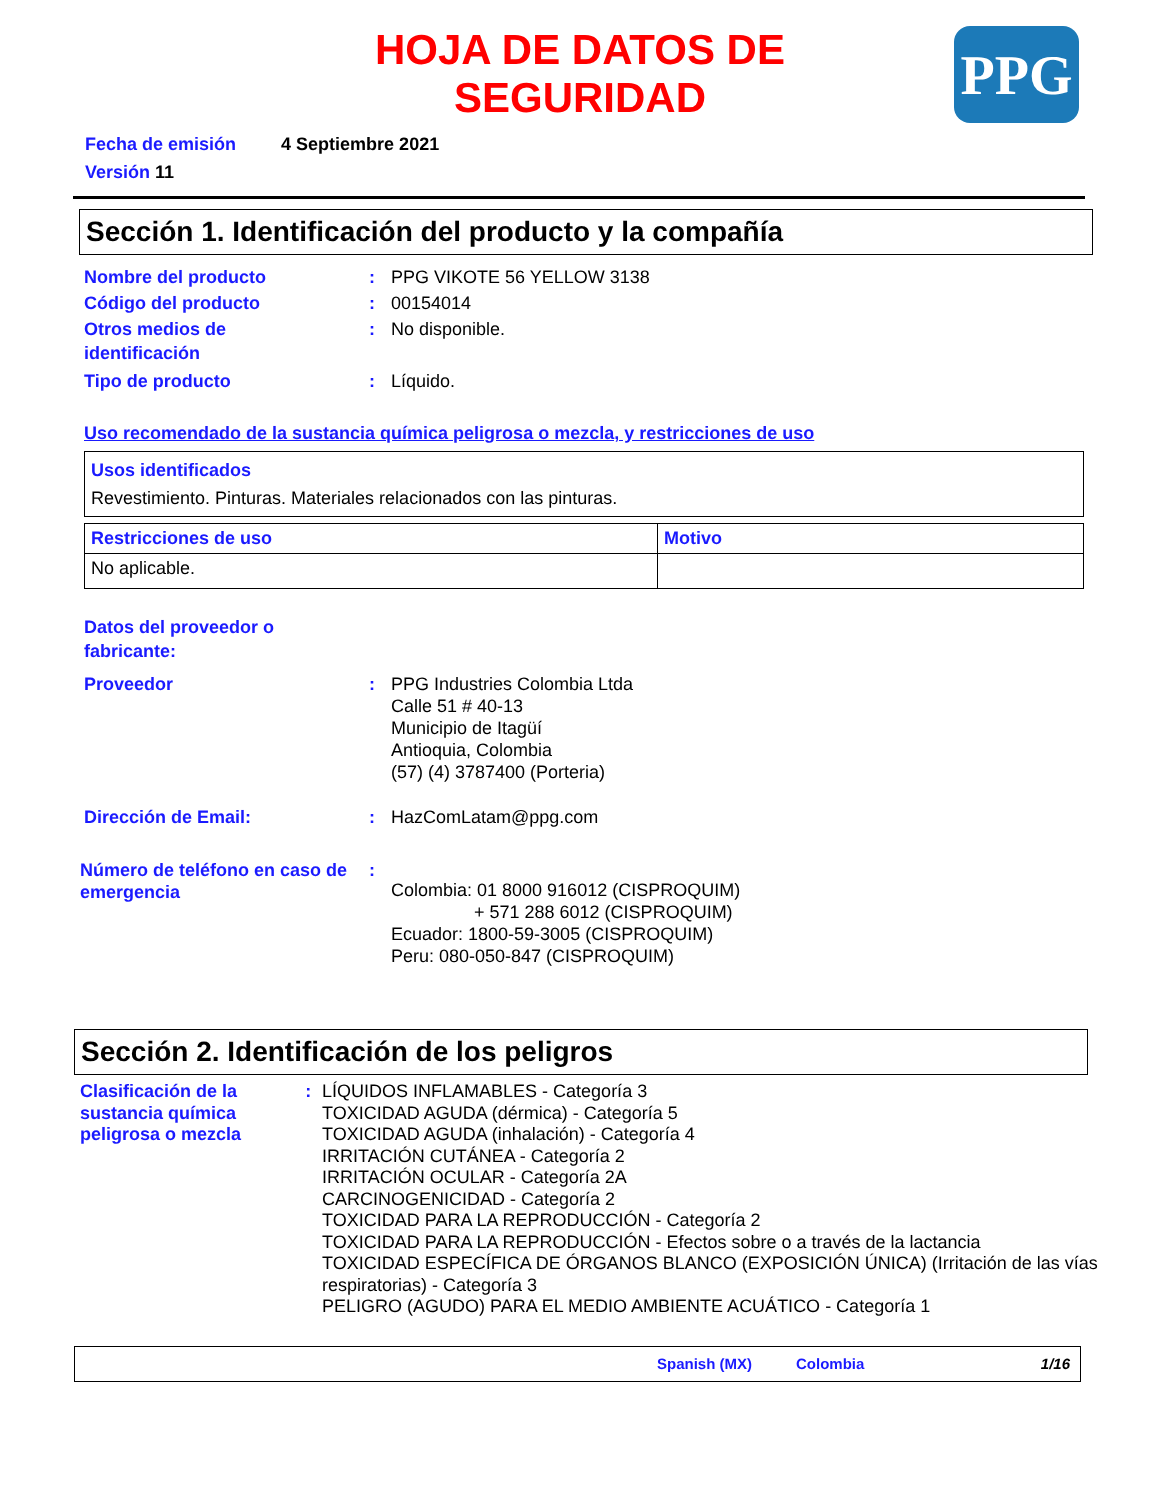PPG
HOJA DE DATOS DE
SEGURIDAD
Fecha de emisión 4 Septiembre 2021
Versión 11
Sección 1. Identificación del producto y la compañía
Nombre del producto : PPG VIKOTE 56 YELLOW 3138
Código del producto : 00154014
Otros medios de
identificación
: No disponible.
Tipo de producto : Líquido.
Uso recomendado de la sustancia química peligrosa o mezcla, y restricciones de uso
| Usos identificados Revestimiento. Pinturas. Materiales relacionados con las pinturas. |
| Restricciones de uso | Motivo |
| No aplicable. | |
Datos del proveedor o
fabricante:
Proveedor : PPG Industries Colombia Ltda
Calle 51 # 40-13
Municipio de Itagüí
Antioquia, Colombia
(57) (4) 3787400 (Porteria)
Dirección de Email: : HazComLatam@ppg.com
Número de teléfono en caso de emergencia
:
Colombia: 01 8000 916012 (CISPROQUIM)
+ 571 288 6012 (CISPROQUIM)
Ecuador: 1800-59-3005 (CISPROQUIM)
Peru: 080-050-847 (CISPROQUIM)
Sección 2. Identificación de los peligros
Clasificación de la sustancia química peligrosa o mezcla
: LÍQUIDOS INFLAMABLES - Categoría 3
TOXICIDAD AGUDA (dérmica) - Categoría 5
TOXICIDAD AGUDA (inhalación) - Categoría 4
IRRITACIÓN CUTÁNEA - Categoría 2
IRRITACIÓN OCULAR - Categoría 2A
CARCINOGENICIDAD - Categoría 2
TOXICIDAD PARA LA REPRODUCCIÓN - Categoría 2
TOXICIDAD PARA LA REPRODUCCIÓN - Efectos sobre o a través de la lactancia
TOXICIDAD ESPECÍFICA DE ÓRGANOS BLANCO (EXPOSICIÓN ÚNICA) (Irritación de las vías respiratorias) - Categoría 3
PELIGRO (AGUDO) PARA EL MEDIO AMBIENTE ACUÁTICO - Categoría 1
Spanish (MX) Colombia 1/16